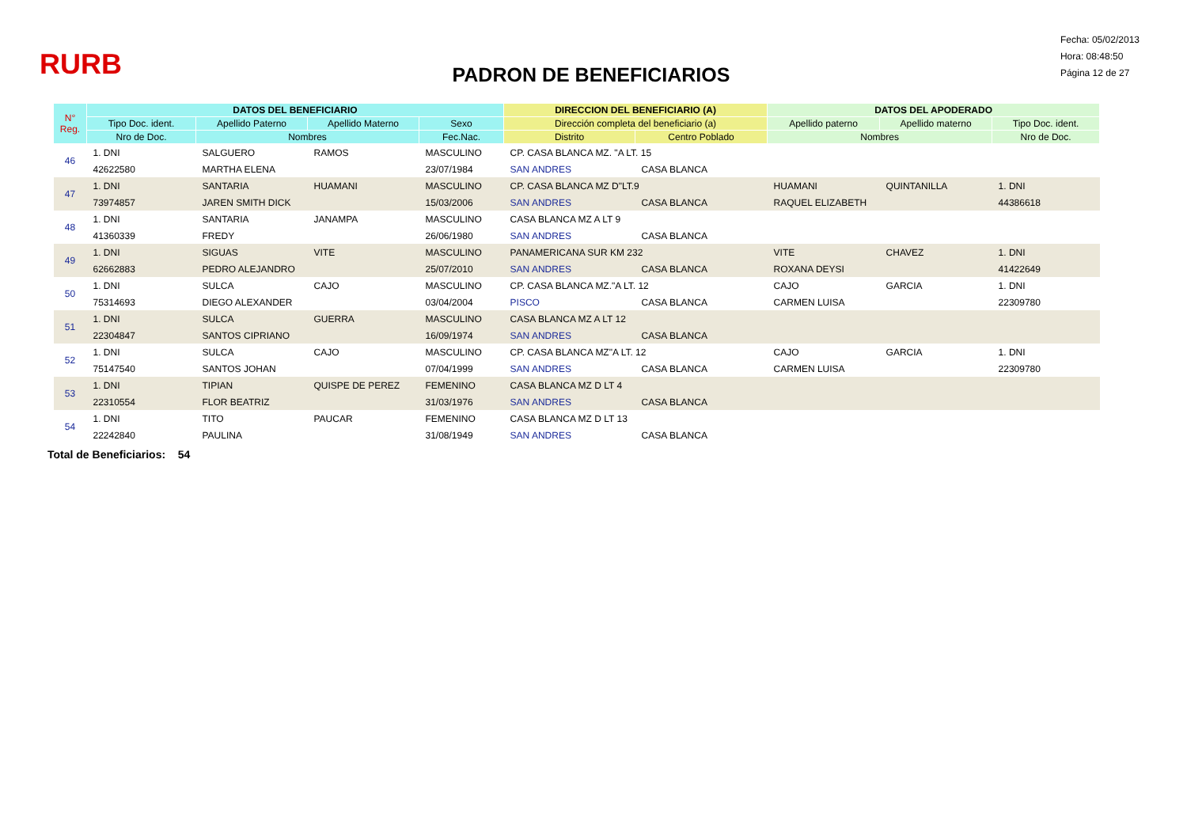RURB
PADRON DE BENEFICIARIOS
Fecha: 05/02/2013
Hora: 08:48:50
Página 12 de 27
| N° Reg. | DATOS DEL BENEFICIARIO | | | | DIRECCION DEL BENEFICIARIO (A) | | DATOS DEL APODERADO | | |
| --- | --- | --- | --- | --- | --- | --- | --- | --- | --- |
| | Tipo Doc. ident. | Apellido Paterno | Apellido Materno | Sexo | Dirección completa del beneficiario (a) | | Apellido paterno | Apellido materno | Tipo Doc. ident. |
| | Nro de Doc. | Nombres | | Fec.Nac. | Distrito | Centro Poblado | Nombres | | Nro de Doc. |
| 46 | 1. DNI | SALGUERO | RAMOS | MASCULINO | CP. CASA BLANCA MZ. "A LT. 15 | | | | |
| | 42622580 | MARTHA ELENA | | 23/07/1984 | SAN ANDRES | CASA BLANCA | | | |
| 47 | 1. DNI | SANTARIA | HUAMANI | MASCULINO | CP. CASA BLANCA MZ D"LT.9 | | HUAMANI | QUINTANILLA | 1. DNI |
| | 73974857 | JAREN SMITH DICK | | 15/03/2006 | SAN ANDRES | CASA BLANCA | RAQUEL ELIZABETH | | 44386618 |
| 48 | 1. DNI | SANTARIA | JANAMPA | MASCULINO | CASA BLANCA MZ A LT 9 | | | | |
| | 41360339 | FREDY | | 26/06/1980 | SAN ANDRES | CASA BLANCA | | | |
| 49 | 1. DNI | SIGUAS | VITE | MASCULINO | PANAMERICANA SUR KM 232 | | VITE | CHAVEZ | 1. DNI |
| | 62662883 | PEDRO ALEJANDRO | | 25/07/2010 | SAN ANDRES | CASA BLANCA | ROXANA DEYSI | | 41422649 |
| 50 | 1. DNI | SULCA | CAJO | MASCULINO | CP. CASA BLANCA MZ."A LT. 12 | | CAJO | GARCIA | 1. DNI |
| | 75314693 | DIEGO ALEXANDER | | 03/04/2004 | PISCO | CASA BLANCA | CARMEN LUISA | | 22309780 |
| 51 | 1. DNI | SULCA | GUERRA | MASCULINO | CASA BLANCA MZ A LT 12 | | | | |
| | 22304847 | SANTOS CIPRIANO | | 16/09/1974 | SAN ANDRES | CASA BLANCA | | | |
| 52 | 1. DNI | SULCA | CAJO | MASCULINO | CP. CASA BLANCA MZ"A LT. 12 | | CAJO | GARCIA | 1. DNI |
| | 75147540 | SANTOS JOHAN | | 07/04/1999 | SAN ANDRES | CASA BLANCA | CARMEN LUISA | | 22309780 |
| 53 | 1. DNI | TIPIAN | QUISPE DE PEREZ | FEMENINO | CASA BLANCA MZ D LT 4 | | | | |
| | 22310554 | FLOR BEATRIZ | | 31/03/1976 | SAN ANDRES | CASA BLANCA | | | |
| 54 | 1. DNI | TITO | PAUCAR | FEMENINO | CASA BLANCA MZ D LT 13 | | | | |
| | 22242840 | PAULINA | | 31/08/1949 | SAN ANDRES | CASA BLANCA | | | |
Total de Beneficiarios: 54